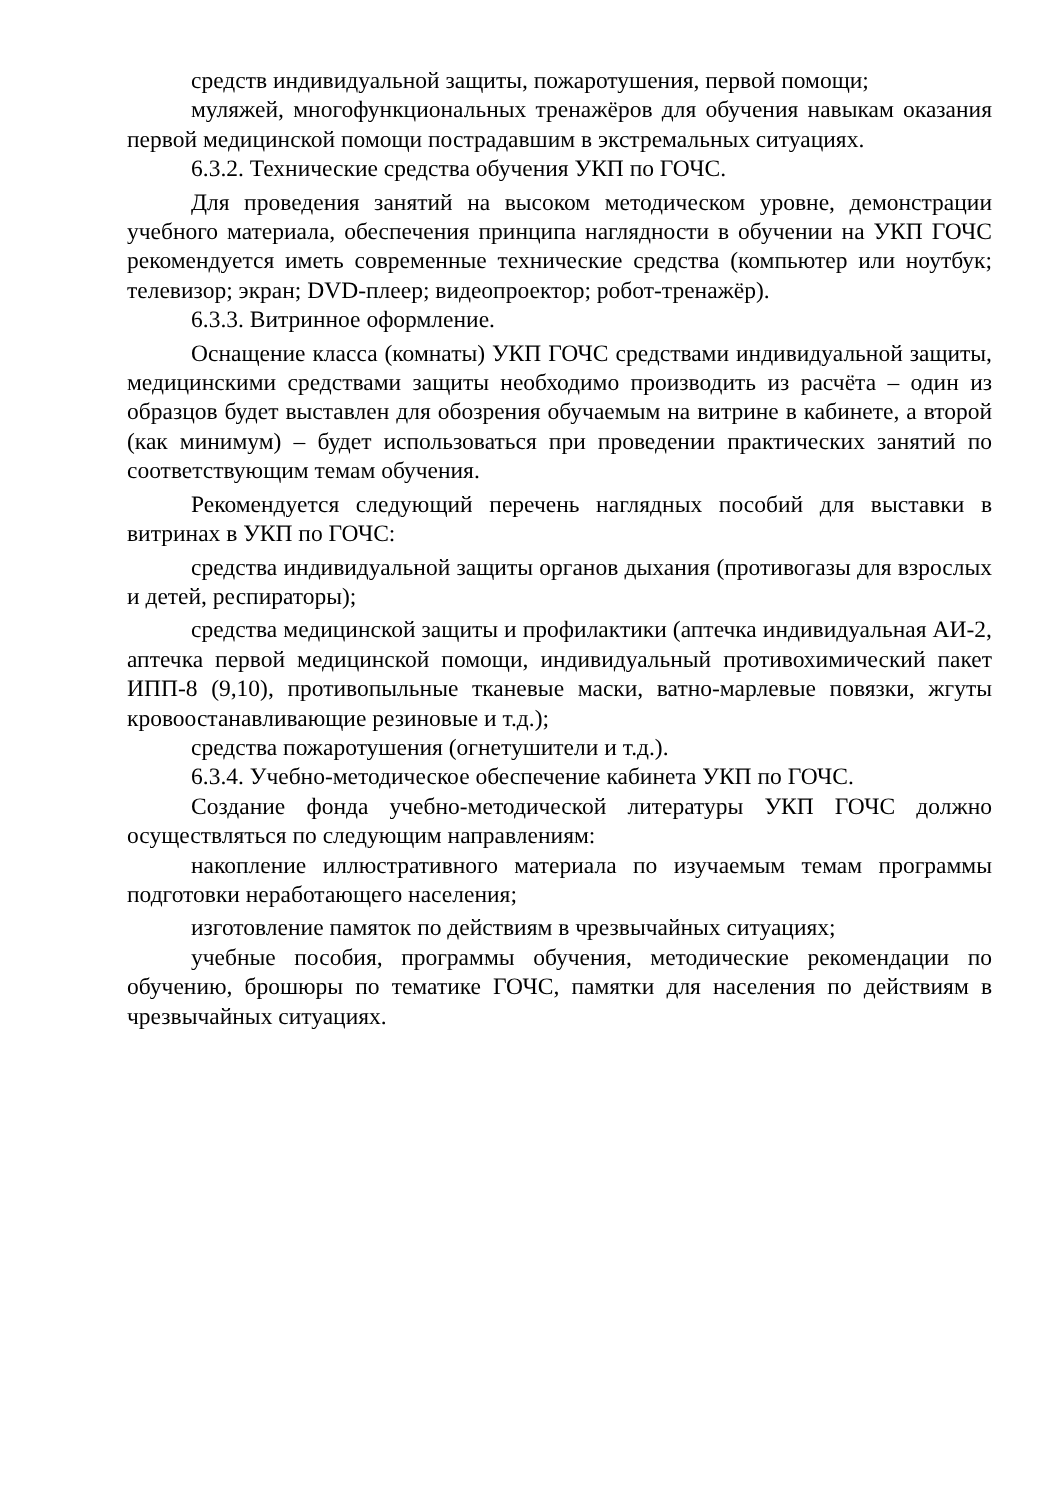средств индивидуальной защиты, пожаротушения, первой помощи;
муляжей, многофункциональных тренажёров для обучения навыкам оказания первой медицинской помощи пострадавшим в экстремальных ситуациях.
6.3.2. Технические средства обучения УКП по ГОЧС.
Для проведения занятий на высоком методическом уровне, демонстрации учебного материала, обеспечения принципа наглядности в обучении на УКП ГОЧС рекомендуется иметь современные технические средства (компьютер или ноутбук; телевизор; экран; DVD-плеер; видеопроектор; робот-тренажёр).
6.3.3. Витринное оформление.
Оснащение класса (комнаты) УКП ГОЧС средствами индивидуальной защиты, медицинскими средствами защиты необходимо производить из расчёта – один из образцов будет выставлен для обозрения обучаемым на витрине в кабинете, а второй (как минимум) – будет использоваться при проведении практических занятий по соответствующим темам обучения.
Рекомендуется следующий перечень наглядных пособий для выставки в витринах в УКП по ГОЧС:
средства индивидуальной защиты органов дыхания (противогазы для взрослых и детей, респираторы);
средства медицинской защиты и профилактики (аптечка индивидуальная АИ-2, аптечка первой медицинской помощи, индивидуальный противохимический пакет ИПП-8 (9,10), противопыльные тканевые маски, ватно-марлевые повязки, жгуты кровоостанавливающие резиновые и т.д.);
средства пожаротушения (огнетушители и т.д.).
6.3.4. Учебно-методическое обеспечение кабинета УКП по ГОЧС.
Создание фонда учебно-методической литературы УКП ГОЧС должно осуществляться по следующим направлениям:
накопление иллюстративного материала по изучаемым темам программы подготовки неработающего населения;
изготовление памяток по действиям в чрезвычайных ситуациях;
учебные пособия, программы обучения, методические рекомендации по обучению, брошюры по тематике ГОЧС, памятки для населения по действиям в чрезвычайных ситуациях.